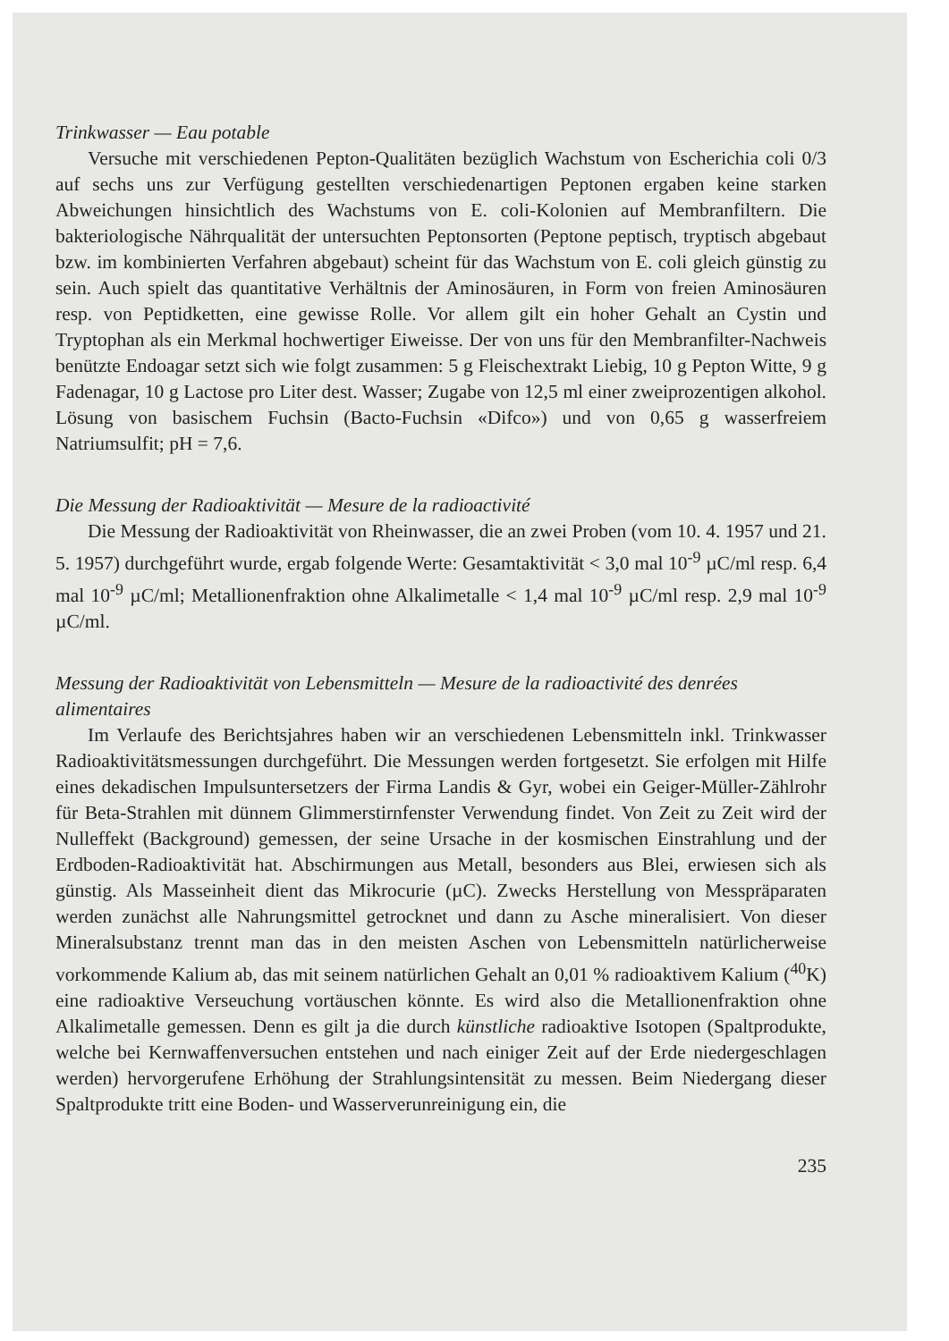Trinkwasser — Eau potable
Versuche mit verschiedenen Pepton-Qualitäten bezüglich Wachstum von Escherichia coli 0/3 auf sechs uns zur Verfügung gestellten verschiedenartigen Peptonen ergaben keine starken Abweichungen hinsichtlich des Wachstums von E. coli-Kolonien auf Membranfiltern. Die bakteriologische Nährqualität der untersuchten Peptonsorten (Peptone peptisch, tryptisch abgebaut bzw. im kombinierten Verfahren abgebaut) scheint für das Wachstum von E. coli gleich günstig zu sein. Auch spielt das quantitative Verhältnis der Aminosäuren, in Form von freien Aminosäuren resp. von Peptidketten, eine gewisse Rolle. Vor allem gilt ein hoher Gehalt an Cystin und Tryptophan als ein Merkmal hochwertiger Eiweisse. Der von uns für den Membranfilter-Nachweis benützte Endoagar setzt sich wie folgt zusammen: 5 g Fleischextrakt Liebig, 10 g Pepton Witte, 9 g Fadenagar, 10 g Lactose pro Liter dest. Wasser; Zugabe von 12,5 ml einer zweiprozentigen alkohol. Lösung von basischem Fuchsin (Bacto-Fuchsin «Difco») und von 0,65 g wasserfreiem Natriumsulfit; pH = 7,6.
Die Messung der Radioaktivität — Mesure de la radioactivité
Die Messung der Radioaktivität von Rheinwasser, die an zwei Proben (vom 10. 4. 1957 und 21. 5. 1957) durchgeführt wurde, ergab folgende Werte: Gesamtaktivität < 3,0 mal 10<sup>-9</sup> µC/ml resp. 6,4 mal 10<sup>-9</sup> µC/ml; Metallionenfraktion ohne Alkalimetalle < 1,4 mal 10<sup>-9</sup> µC/ml resp. 2,9 mal 10<sup>-9</sup> µC/ml.
Messung der Radioaktivität von Lebensmitteln — Mesure de la radioactivité des denrées alimentaires
Im Verlaufe des Berichtsjahres haben wir an verschiedenen Lebensmitteln inkl. Trinkwasser Radioaktivitätsmessungen durchgeführt. Die Messungen werden fortgesetzt. Sie erfolgen mit Hilfe eines dekadischen Impulsuntersetzers der Firma Landis & Gyr, wobei ein Geiger-Müller-Zählrohr für Beta-Strahlen mit dünnem Glimmerstirnfenster Verwendung findet. Von Zeit zu Zeit wird der Nulleffekt (Background) gemessen, der seine Ursache in der kosmischen Einstrahlung und der Erdboden-Radioaktivität hat. Abschirmungen aus Metall, besonders aus Blei, erwiesen sich als günstig. Als Masseinheit dient das Mikrocurie (µC). Zwecks Herstellung von Messpräparaten werden zunächst alle Nahrungsmittel getrocknet und dann zu Asche mineralisiert. Von dieser Mineralsubstanz trennt man das in den meisten Aschen von Lebensmitteln natürlicherweise vorkommende Kalium ab, das mit seinem natürlichen Gehalt an 0,01 % radioaktivem Kalium (<sup>40</sup>K) eine radioaktive Verseuchung vortäuschen könnte. Es wird also die Metallionenfraktion ohne Alkalimetalle gemessen. Denn es gilt ja die durch künstliche radioaktive Isotopen (Spaltprodukte, welche bei Kernwaffenversuchen entstehen und nach einiger Zeit auf der Erde niedergeschlagen werden) hervorgerufene Erhöhung der Strahlungsintensität zu messen. Beim Niedergang dieser Spaltprodukte tritt eine Boden- und Wasserverunreinigung ein, die
235